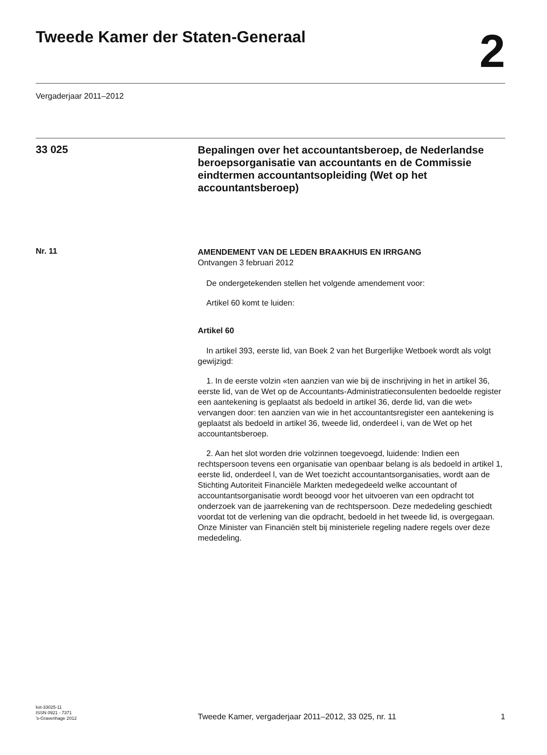Tweede Kamer der Staten-Generaal
2
Vergaderjaar 2011–2012
33 025
Bepalingen over het accountantsberoep, de Nederlandse beroepsorganisatie van accountants en de Commissie eindtermen accountantsopleiding (Wet op het accountantsberoep)
Nr. 11
AMENDEMENT VAN DE LEDEN BRAAKHUIS EN IRRGANG
Ontvangen 3 februari 2012
De ondergetekenden stellen het volgende amendement voor:
Artikel 60 komt te luiden:
Artikel 60
In artikel 393, eerste lid, van Boek 2 van het Burgerlijke Wetboek wordt als volgt gewijzigd:
1. In de eerste volzin «ten aanzien van wie bij de inschrijving in het in artikel 36, eerste lid, van de Wet op de Accountants-Administratieconsulenten bedoelde register een aantekening is geplaatst als bedoeld in artikel 36, derde lid, van die wet» vervangen door: ten aanzien van wie in het accountantsregister een aantekening is geplaatst als bedoeld in artikel 36, tweede lid, onderdeel i, van de Wet op het accountantsberoep.
2. Aan het slot worden drie volzinnen toegevoegd, luidende: Indien een rechtspersoon tevens een organisatie van openbaar belang is als bedoeld in artikel 1, eerste lid, onderdeel l, van de Wet toezicht accountantsorganisaties, wordt aan de Stichting Autoriteit Financiële Markten medegedeeld welke accountant of accountantsorganisatie wordt beoogd voor het uitvoeren van een opdracht tot onderzoek van de jaarrekening van de rechtspersoon. Deze mededeling geschiedt voordat tot de verlening van die opdracht, bedoeld in het tweede lid, is overgegaan. Onze Minister van Financiën stelt bij ministeriele regeling nadere regels over deze mededeling.
kst-33025-11
ISSN 0921 - 7371
’s-Gravenhage 2012
Tweede Kamer, vergaderjaar 2011–2012, 33 025, nr. 11
1